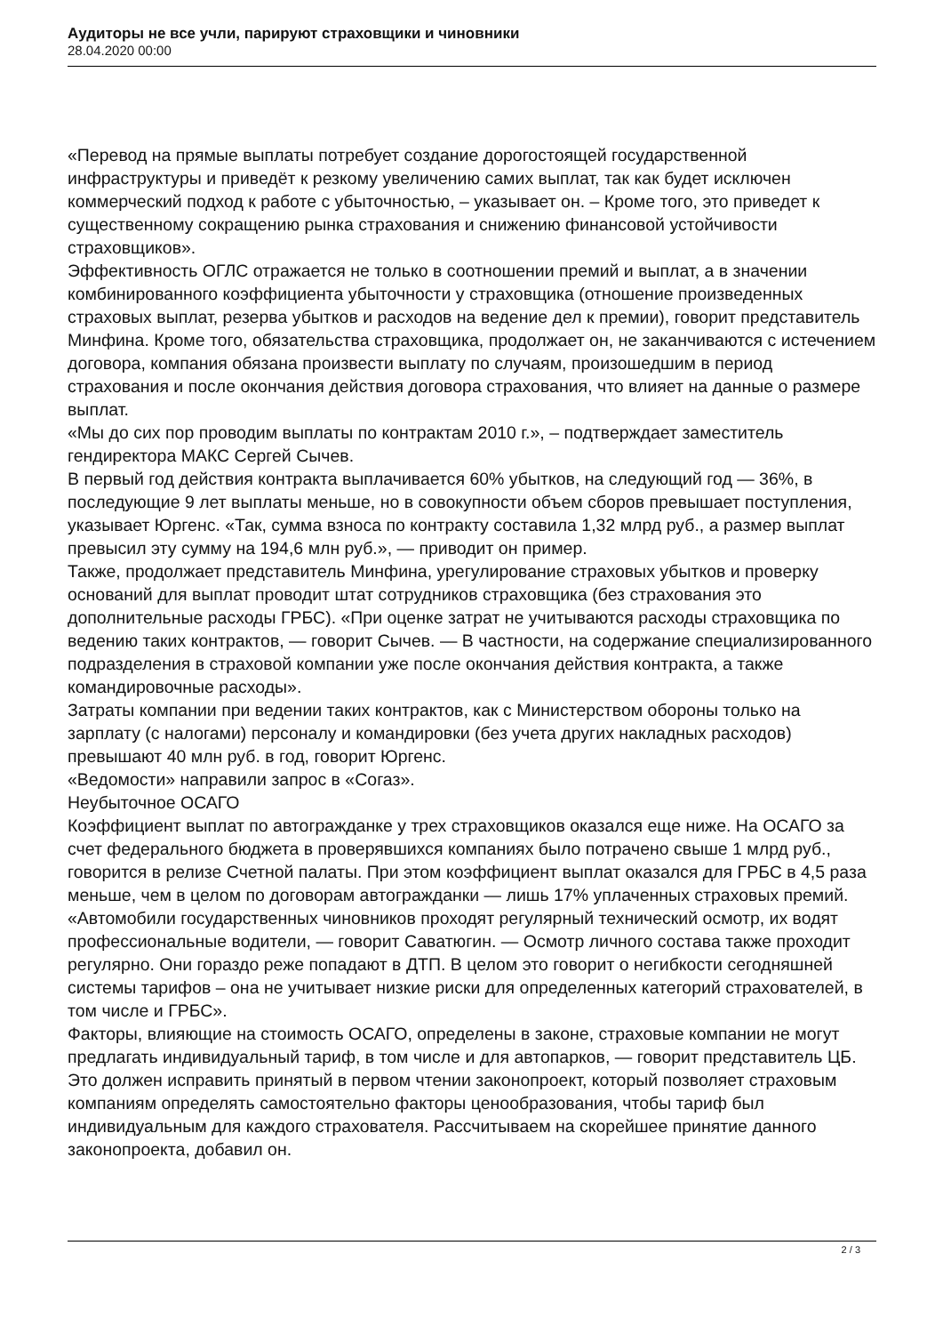Аудиторы не все учли, парируют страховщики и чиновники
28.04.2020 00:00
«Перевод на прямые выплаты потребует создание дорогостоящей государственной инфраструктуры и приведёт к резкому увеличению самих выплат, так как будет исключен коммерческий подход к работе с убыточностью, – указывает он. – Кроме того, это приведет к существенному сокращению рынка страхования и снижению финансовой устойчивости страховщиков».
Эффективность ОГЛС отражается не только в соотношении премий и выплат, а в значении комбинированного коэффициента убыточности у страховщика (отношение произведенных страховых выплат, резерва убытков и расходов на ведение дел к премии), говорит представитель Минфина. Кроме того, обязательства страховщика, продолжает он, не заканчиваются с истечением договора, компания обязана произвести выплату по случаям, произошедшим в период страхования и после окончания действия договора страхования, что влияет на данные о размере выплат.
«Мы до сих пор проводим выплаты по контрактам 2010 г.», – подтверждает заместитель гендиректора МАКС Сергей Сычев.
В первый год действия контракта выплачивается 60% убытков, на следующий год — 36%, в последующие 9 лет выплаты меньше, но в совокупности объем сборов превышает поступления, указывает Юргенс. «Так, сумма взноса по контракту составила 1,32 млрд руб., а размер выплат превысил эту сумму на 194,6 млн руб.», — приводит он пример.
Также, продолжает представитель Минфина, урегулирование страховых убытков и проверку оснований для выплат проводит штат сотрудников страховщика (без страхования это дополнительные расходы ГРБС). «При оценке затрат не учитываются расходы страховщика по ведению таких контрактов, — говорит Сычев. — В частности, на содержание специализированного подразделения в страховой компании уже после окончания действия контракта, а также командировочные расходы».
Затраты компании при ведении таких контрактов, как с Министерством обороны только на зарплату (с налогами) персоналу и командировки (без учета других накладных расходов) превышают 40 млн руб. в год, говорит Юргенс.
«Ведомости» направили запрос в «Согаз».
Неубыточное ОСАГО
Коэффициент выплат по автогражданке у трех страховщиков оказался еще ниже. На ОСАГО за счет федерального бюджета в проверявшихся компаниях было потрачено свыше 1 млрд руб., говорится в релизе Счетной палаты. При этом коэффициент выплат оказался для ГРБС в 4,5 раза меньше, чем в целом по договорам автогражданки — лишь 17% уплаченных страховых премий. «Автомобили государственных чиновников проходят регулярный технический осмотр, их водят профессиональные водители, — говорит Саватюгин. — Осмотр личного состава также проходит регулярно. Они гораздо реже попадают в ДТП. В целом это говорит о негибкости сегодняшней системы тарифов – она не учитывает низкие риски для определенных категорий страхователей, в том числе и ГРБС».
Факторы, влияющие на стоимость ОСАГО, определены в законе, страховые компании не могут предлагать индивидуальный тариф, в том числе и для автопарков, — говорит представитель ЦБ.
Это должен исправить принятый в первом чтении законопроект, который позволяет страховым компаниям определять самостоятельно факторы ценообразования, чтобы тариф был индивидуальным для каждого страхователя. Рассчитываем на скорейшее принятие данного законопроекта, добавил он.
2 / 3